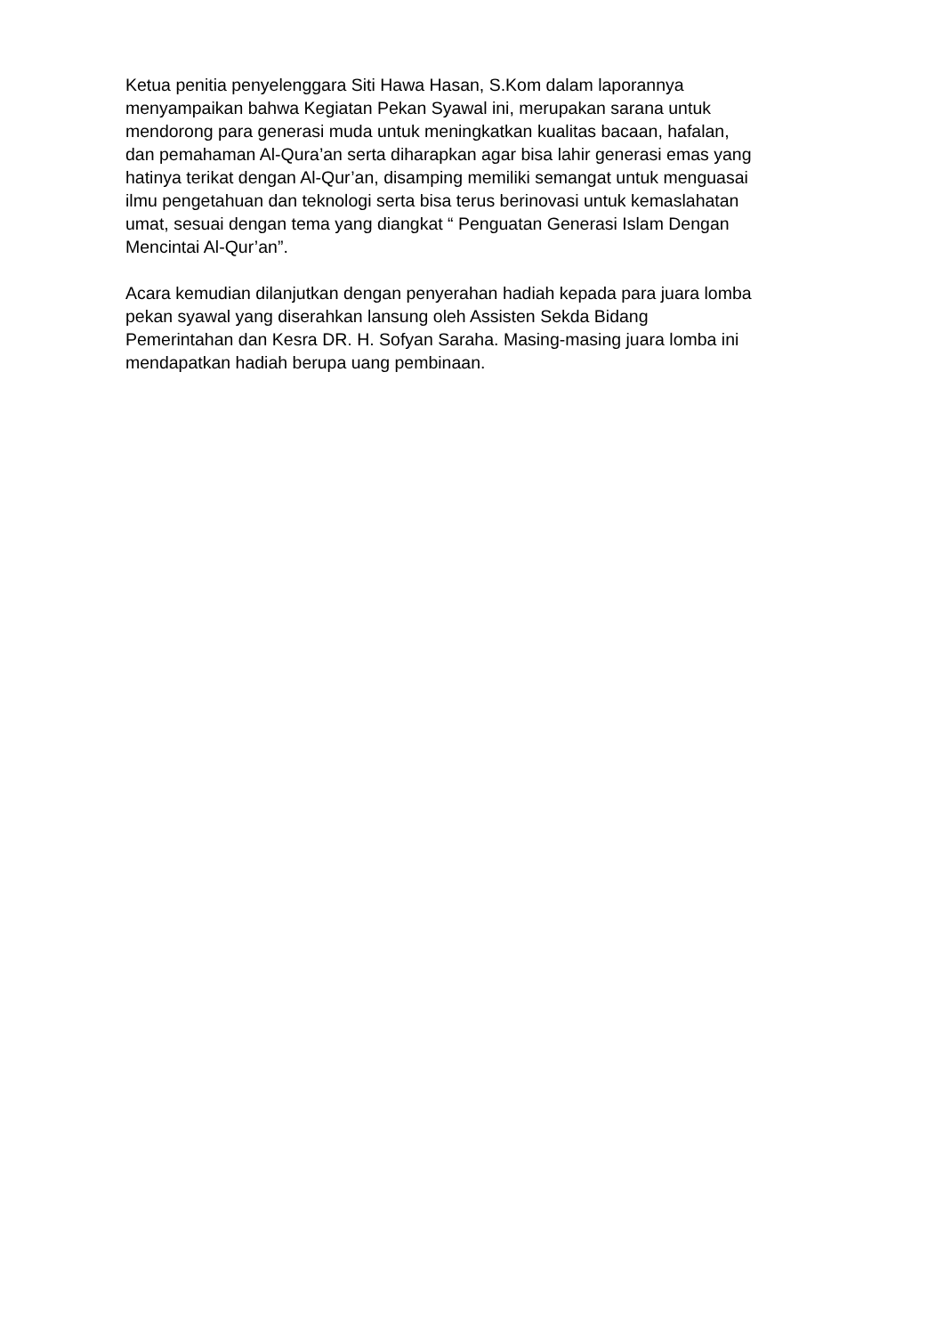Ketua penitia penyelenggara Siti Hawa Hasan, S.Kom dalam laporannya
menyampaikan bahwa Kegiatan Pekan Syawal ini, merupakan sarana untuk
mendorong para generasi muda untuk meningkatkan kualitas bacaan, hafalan,
dan pemahaman Al-Qura’an serta diharapkan agar bisa lahir generasi emas yang
hatinya terikat dengan Al-Qur’an, disamping memiliki semangat untuk menguasai
ilmu pengetahuan dan teknologi serta bisa terus berinovasi untuk kemaslahatan
umat, sesuai dengan tema yang diangkat “ Penguatan Generasi Islam Dengan
Mencintai Al-Qur’an”.
Acara kemudian dilanjutkan dengan penyerahan hadiah kepada para juara lomba
pekan syawal yang diserahkan lansung oleh Assisten Sekda Bidang
Pemerintahan dan Kesra DR. H. Sofyan Saraha. Masing-masing juara lomba ini
mendapatkan hadiah berupa uang pembinaan.